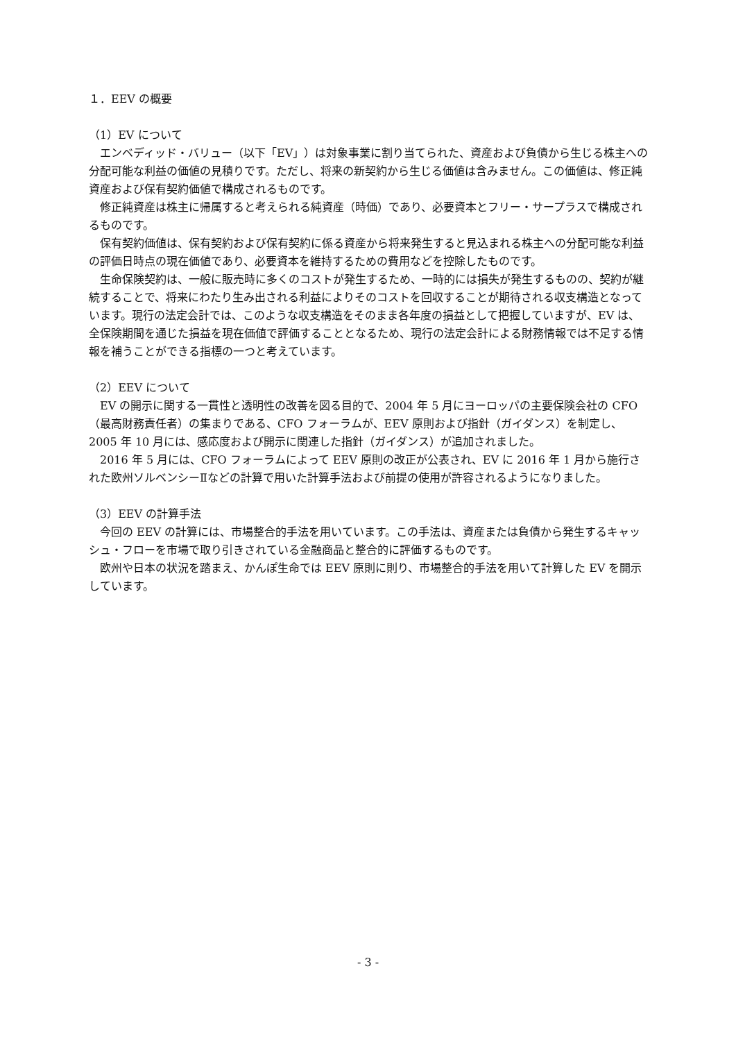１．EEV の概要
（1）EV について
エンベディッド・バリュー（以下「EV」）は対象事業に割り当てられた、資産および負債から生じる株主への分配可能な利益の価値の見積りです。ただし、将来の新契約から生じる価値は含みません。この価値は、修正純資産および保有契約価値で構成されるものです。
修正純資産は株主に帰属すると考えられる純資産（時価）であり、必要資本とフリー・サープラスで構成されるものです。
保有契約価値は、保有契約および保有契約に係る資産から将来発生すると見込まれる株主への分配可能な利益の評価日時点の現在価値であり、必要資本を維持するための費用などを控除したものです。
生命保険契約は、一般に販売時に多くのコストが発生するため、一時的には損失が発生するものの、契約が継続することで、将来にわたり生み出される利益によりそのコストを回収することが期待される収支構造となっています。現行の法定会計では、このような収支構造をそのまま各年度の損益として把握していますが、EV は、全保険期間を通じた損益を現在価値で評価することとなるため、現行の法定会計による財務情報では不足する情報を補うことができる指標の一つと考えています。
（2）EEV について
EV の開示に関する一貫性と透明性の改善を図る目的で、2004 年 5 月にヨーロッパの主要保険会社の CFO（最高財務責任者）の集まりである、CFO フォーラムが、EEV 原則および指針（ガイダンス）を制定し、2005 年 10 月には、感応度および開示に関連した指針（ガイダンス）が追加されました。
2016 年 5 月には、CFO フォーラムによって EEV 原則の改正が公表され、EV に 2016 年 1 月から施行された欧州ソルベンシーⅡなどの計算で用いた計算手法および前提の使用が許容されるようになりました。
（3）EEV の計算手法
今回の EEV の計算には、市場整合的手法を用いています。この手法は、資産または負債から発生するキャッシュ・フローを市場で取り引きされている金融商品と整合的に評価するものです。
欧州や日本の状況を踏まえ、かんぽ生命では EEV 原則に則り、市場整合的手法を用いて計算した EV を開示しています。
- 3 -